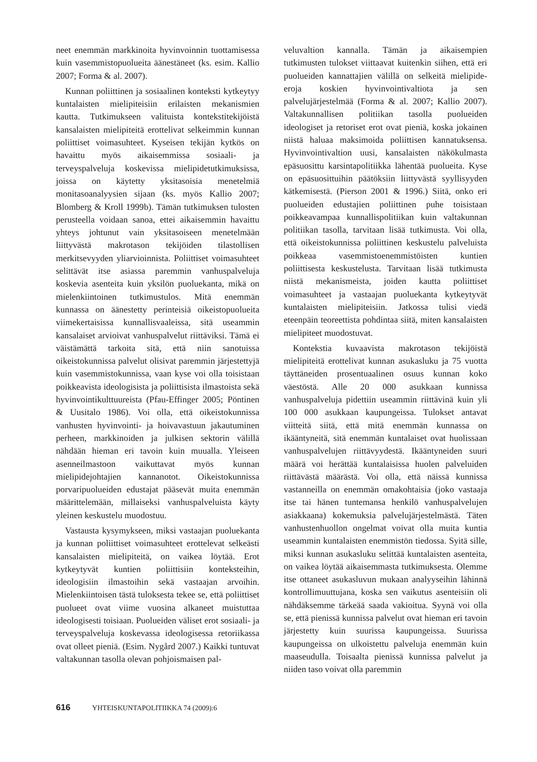neet enemmän markkinoita hyvinvoinnin tuottamisessa kuin vasemmistopuolueita äänestäneet (ks. esim. Kallio 2007; Forma & al. 2007).
Kunnan poliittinen ja sosiaalinen konteksti kytkeytyy kuntalaisten mielipiteisiin erilaisten mekanismien kautta. Tutkimukseen valituista kontekstitekijöistä kansalaisten mielipiteitä erottelivat selkeimmin kunnan poliittiset voimasuhteet. Kyseisen tekijän kytkös on havaittu myös aikaisemmissa sosiaali- ja terveyspalveluja koskevissa mielipidetutkimuksissa, joissa on käytetty yksitasoisia menetelmiä monitasoanalyysien sijaan (ks. myös Kallio 2007; Blomberg & Kroll 1999b). Tämän tutkimuksen tulosten perusteella voidaan sanoa, ettei aikaisemmin havaittu yhteys johtunut vain yksitasoiseen menetelmään liittyvästä makrotason tekijöiden tilastollisen merkitsevyyden yliarvioinnista. Poliittiset voimasuhteet selittävät itse asiassa paremmin vanhuspalveluja koskevia asenteita kuin yksilön puoluekanta, mikä on mielenkiintoinen tutkimustulos. Mitä enemmän kunnassa on äänestetty perinteisiä oikeistopuolueita viimekertaisissa kunnallisvaaleissa, sitä useammin kansalaiset arvioivat vanhuspalvelut riittäviksi. Tämä ei väistämättä tarkoita sitä, että niin sanotuissa oikeistokunnissa palvelut olisivat paremmin järjestettyjä kuin vasemmistokunnissa, vaan kyse voi olla toisistaan poikkeavista ideologisista ja poliittisista ilmastoista sekä hyvinvointikulttuureista (Pfau-Effinger 2005; Pöntinen & Uusitalo 1986). Voi olla, että oikeistokunnissa vanhusten hyvinvointi- ja hoivavastuun jakautuminen perheen, markkinoiden ja julkisen sektorin välillä nähdään hieman eri tavoin kuin muualla. Yleiseen asenneilmastoon vaikuttavat myös kunnan mielipidejohtajien kannanotot. Oikeistokunnissa porvaripuolueiden edustajat pääsevät muita enemmän määrittelemään, millaiseksi vanhuspalveluista käyty yleinen keskustelu muodostuu.
Vastausta kysymykseen, miksi vastaajan puoluekanta ja kunnan poliittiset voimasuhteet erottelevat selkeästi kansalaisten mielipiteitä, on vaikea löytää. Erot kytkeytyvät kuntien poliittisiin konteksteihin, ideologisiin ilmastoihin sekä vastaajan arvoihin. Mielenkiintoisen tästä tuloksesta tekee se, että poliittiset puolueet ovat viime vuosina alkaneet muistuttaa ideologisesti toisiaan. Puolueiden väliset erot sosiaali- ja terveyspalveluja koskevassa ideologisessa retoriikassa ovat olleet pieniä. (Esim. Nygård 2007.) Kaikki tuntuvat valtakunnan tasolla olevan pohjoismaisen pal-
veluvaltion kannalla. Tämän ja aikaisempien tutkimusten tulokset viittaavat kuitenkin siihen, että eri puolueiden kannattajien välillä on selkeitä mielipide-eroja koskien hyvinvointivaltiota ja sen palvelujärjestelmää (Forma & al. 2007; Kallio 2007). Valtakunnallisen politiikan tasolla puolueiden ideologiset ja retoriset erot ovat pieniä, koska jokainen niistä haluaa maksimoida poliittisen kannatuksensa. Hyvinvointivaltion uusi, kansalaisten näkökulmasta epäsuosittu karsintapolitiikka lähentää puolueita. Kyse on epäsuosittuihin päätöksiin liittyvästä syyllisyyden kätkemisestä. (Pierson 2001 & 1996.) Siitä, onko eri puolueiden edustajien poliittinen puhe toisistaan poikkeavampaa kunnallispolitiikan kuin valtakunnan politiikan tasolla, tarvitaan lisää tutkimusta. Voi olla, että oikeistokunnissa poliittinen keskustelu palveluista poikkeaa vasemmistoenemmistöisten kuntien poliittisesta keskustelusta. Tarvitaan lisää tutkimusta niistä mekanismeista, joiden kautta poliittiset voimasuhteet ja vastaajan puoluekanta kytkeytyvät kuntalaisten mielipiteisiin. Jatkossa tulisi viedä eteenpäin teoreettista pohdintaa siitä, miten kansalaisten mielipiteet muodostuvat.
Kontekstia kuvaavista makrotason tekijöistä mielipiteitä erottelivat kunnan asukasluku ja 75 vuotta täyttäneiden prosentuaalinen osuus kunnan koko väestöstä. Alle 20 000 asukkaan kunnissa vanhuspalveluja pidettiin useammin riittävinä kuin yli 100 000 asukkaan kaupungeissa. Tulokset antavat viitteitä siitä, että mitä enemmän kunnassa on ikääntyneitä, sitä enemmän kuntalaiset ovat huolissaan vanhuspalvelujen riittävyydestä. Ikääntyneiden suuri määrä voi herättää kuntalaisissa huolen palveluiden riittävästä määrästä. Voi olla, että näissä kunnissa vastanneilla on enemmän omakohtaisia (joko vastaaja itse tai hänen tuntemansa henkilö vanhuspalvelujen asiakkaana) kokemuksia palvelujärjestelmästä. Täten vanhustenhuollon ongelmat voivat olla muita kuntia useammin kuntalaisten enemmistön tiedossa. Syitä sille, miksi kunnan asukasluku selittää kuntalaisten asenteita, on vaikea löytää aikaisemmasta tutkimuksesta. Olemme itse ottaneet asukasluvun mukaan analyyseihin lähinnä kontrollimuuttujana, koska sen vaikutus asenteisiin oli nähdäksemme tärkeää saada vakioitua. Syynä voi olla se, että pienissä kunnissa palvelut ovat hieman eri tavoin järjestetty kuin suurissa kaupungeissa. Suurissa kaupungeissa on ulkoistettu palveluja enemmän kuin maaseudulla. Toisaalta pienissä kunnissa palvelut ja niiden taso voivat olla paremmin
616 YHTEISKUNTAPOLITIIKKA 74 (2009):6